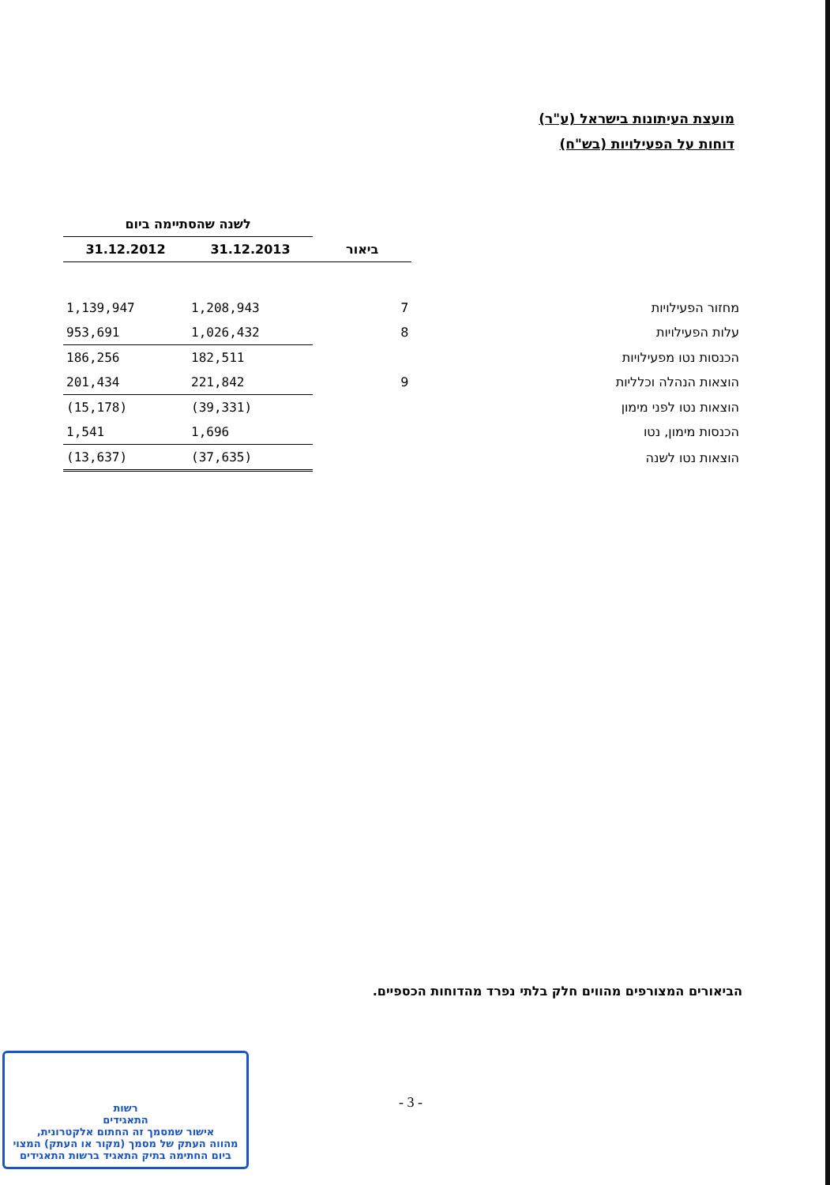מועצת העיתונות בישראל (ע"ר)
דוחות על הפעילויות (בש"ח)
| | | לשנה שהסתיימה ביום | |
| --- | --- | --- | --- |
| | ביאור | 31.12.2013 | 31.12.2012 |
| מחזור הפעילויות | 7 | 1,208,943 | 1,139,947 |
| עלות הפעילויות | 8 | 1,026,432 | 953,691 |
| הכנסות נטו מפעילויות | | 182,511 | 186,256 |
| הוצאות הנהלה וכלליות | 9 | 221,842 | 201,434 |
| הוצאות נטו לפני מימון | | (39,331) | (15,178) |
| הכנסות מימון, נטו | | 1,696 | 1,541 |
| הוצאות נטו לשנה | | (37,635) | (13,637) |
הביאורים המצורפים מהווים חלק בלתי נפרד מהדוחות הכספיים.
- 3 -
רשות
התאגידים
אישור שמסמך זה החתום אלקטרונית,
מהווה העתק של מסמך (מקור או העתק) המצוי
ביום החתימה בתיק התאגיד ברשות התאגידים